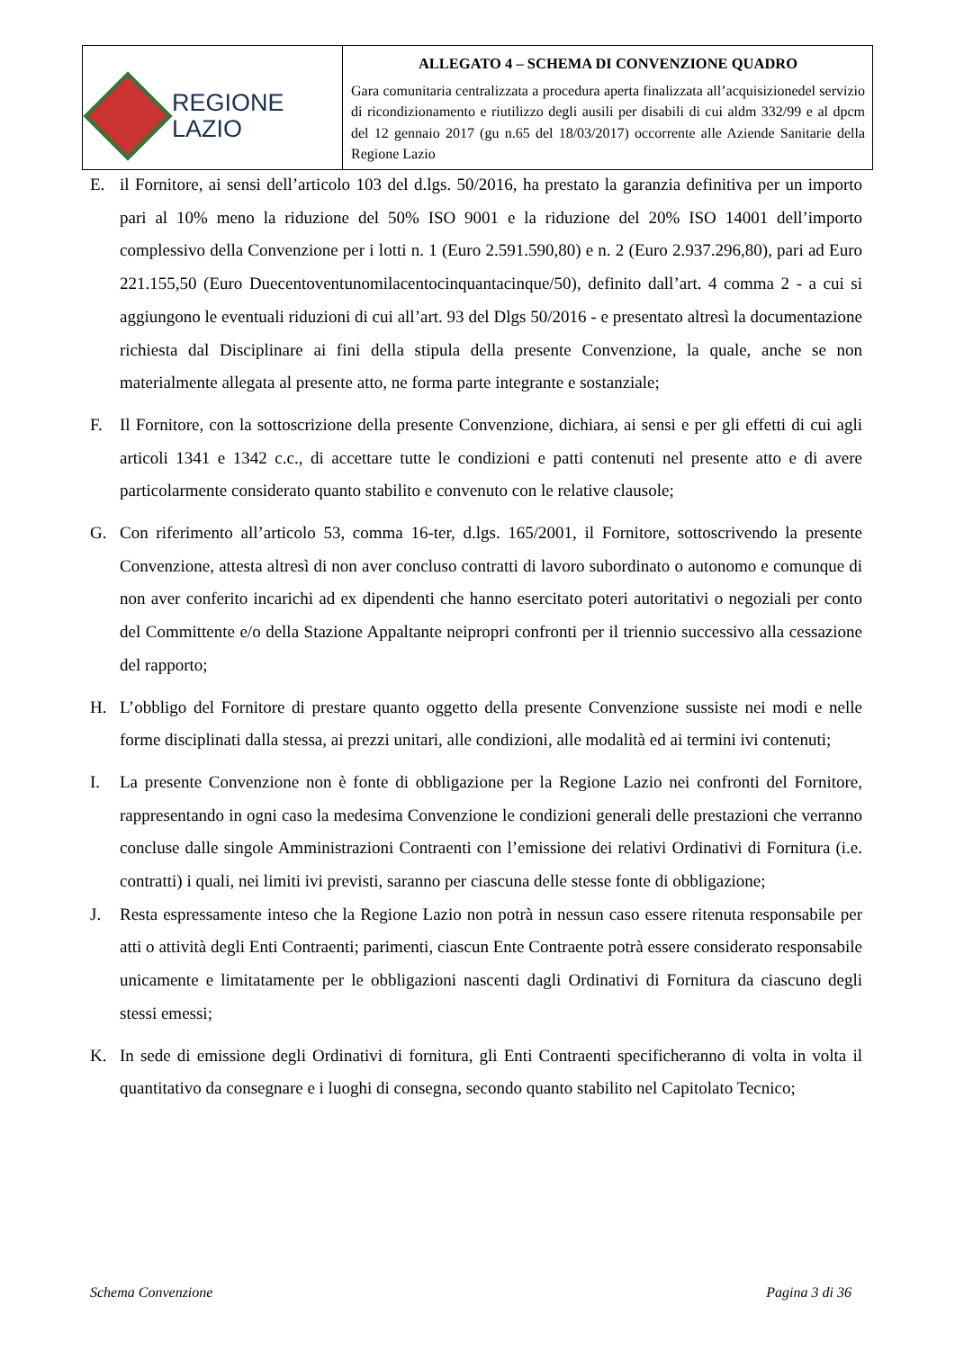| REGIONE LAZIO | ALLEGATO 4 – SCHEMA DI CONVENZIONE QUADRO Gara comunitaria centralizzata a procedura aperta finalizzata all’acquisizionedel servizio di ricondizionamento e riutilizzo degli ausili per disabili di cui aldm 332/99 e al dpcm del 12 gennaio 2017 (gu n.65 del 18/03/2017) occorrente alle Aziende Sanitarie della Regione Lazio |
E. il Fornitore, ai sensi dell’articolo 103 del d.lgs. 50/2016, ha prestato la garanzia definitiva per un importo pari al 10% meno la riduzione del 50% ISO 9001 e la riduzione del 20% ISO 14001 dell’importo complessivo della Convenzione per i lotti n. 1 (Euro 2.591.590,80) e n. 2 (Euro 2.937.296,80), pari ad Euro 221.155,50 (Euro Duecentoventunomilacentocinquantacinque/50), definito dall’art. 4 comma 2 - a cui si aggiungono le eventuali riduzioni di cui all’art. 93 del Dlgs 50/2016 - e presentato altresì la documentazione richiesta dal Disciplinare ai fini della stipula della presente Convenzione, la quale, anche se non materialmente allegata al presente atto, ne forma parte integrante e sostanziale;
F. Il Fornitore, con la sottoscrizione della presente Convenzione, dichiara, ai sensi e per gli effetti di cui agli articoli 1341 e 1342 c.c., di accettare tutte le condizioni e patti contenuti nel presente atto e di avere particolarmente considerato quanto stabilito e convenuto con le relative clausole;
G. Con riferimento all’articolo 53, comma 16-ter, d.lgs. 165/2001, il Fornitore, sottoscrivendo la presente Convenzione, attesta altresì di non aver concluso contratti di lavoro subordinato o autonomo e comunque di non aver conferito incarichi ad ex dipendenti che hanno esercitato poteri autoritativi o negoziali per conto del Committente e/o della Stazione Appaltante neipropri confronti per il triennio successivo alla cessazione del rapporto;
H. L’obbligo del Fornitore di prestare quanto oggetto della presente Convenzione sussiste nei modi e nelle forme disciplinati dalla stessa, ai prezzi unitari, alle condizioni, alle modalità ed ai termini ivi contenuti;
I. La presente Convenzione non è fonte di obbligazione per la Regione Lazio nei confronti del Fornitore, rappresentando in ogni caso la medesima Convenzione le condizioni generali delle prestazioni che verranno concluse dalle singole Amministrazioni Contraenti con l’emissione dei relativi Ordinativi di Fornitura (i.e. contratti) i quali, nei limiti ivi previsti, saranno per ciascuna delle stesse fonte di obbligazione;
J. Resta espressamente inteso che la Regione Lazio non potrà in nessun caso essere ritenuta responsabile per atti o attività degli Enti Contraenti; parimenti, ciascun Ente Contraente potrà essere considerato responsabile unicamente e limitatamente per le obbligazioni nascenti dagli Ordinativi di Fornitura da ciascuno degli stessi emessi;
K. In sede di emissione degli Ordinativi di fornitura, gli Enti Contraenti specificheranno di volta in volta il quantitativo da consegnare e i luoghi di consegna, secondo quanto stabilito nel Capitolato Tecnico;
Schema Convenzione Pagina 3 di 36